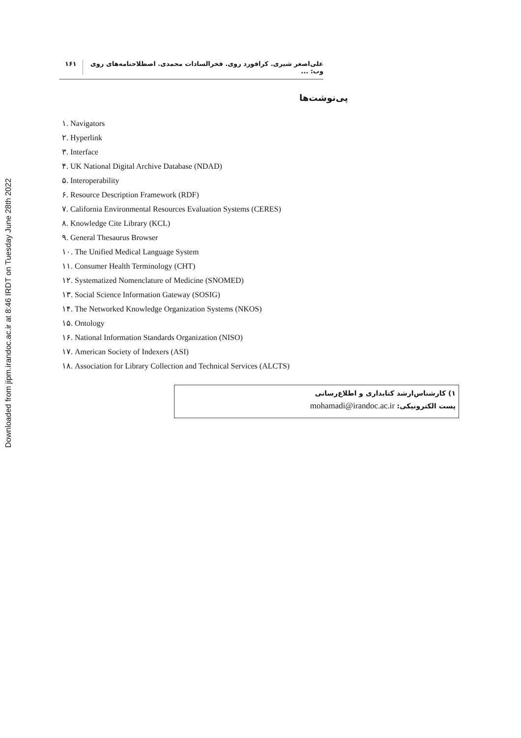Downloaded from jipm.irandoc.ac.ir at 8:46 IRDT on Tuesday June 28th 2022
علی‌اصغر شیری. کرافورد روی. فخرالسادات محمدی. اصطلاحنامه‌های روی وب: ... ۱۶۱
پی‌نوشت‌ها
۱. Navigators
۲. Hyperlink
۳. Interface
۴. UK National Digital Archive Database (NDAD)
۵. Interoperability
۶. Resource Description Framework (RDF)
۷. California Environmental Resources Evaluation Systems (CERES)
۸. Knowledge Cite Library (KCL)
۹. General Thesaurus Browser
۱۰. The Unified Medical Language System
۱۱. Consumer Health Terminology (CHT)
۱۲. Systematized Nomenclature of Medicine (SNOMED)
۱۳. Social Science Information Gateway (SOSIG)
۱۴. The Networked Knowledge Organization Systems (NKOS)
۱۵. Ontology
۱۶. National Information Standards Organization (NISO)
۱۷. American Society of Indexers (ASI)
۱۸. Association for Library Collection and Technical Services (ALCTS)
۱) کارشناس‌ارشد کتابداری و اطلاع‌رسانی
پست الکترونیکی: mohamadi@irandoc.ac.ir